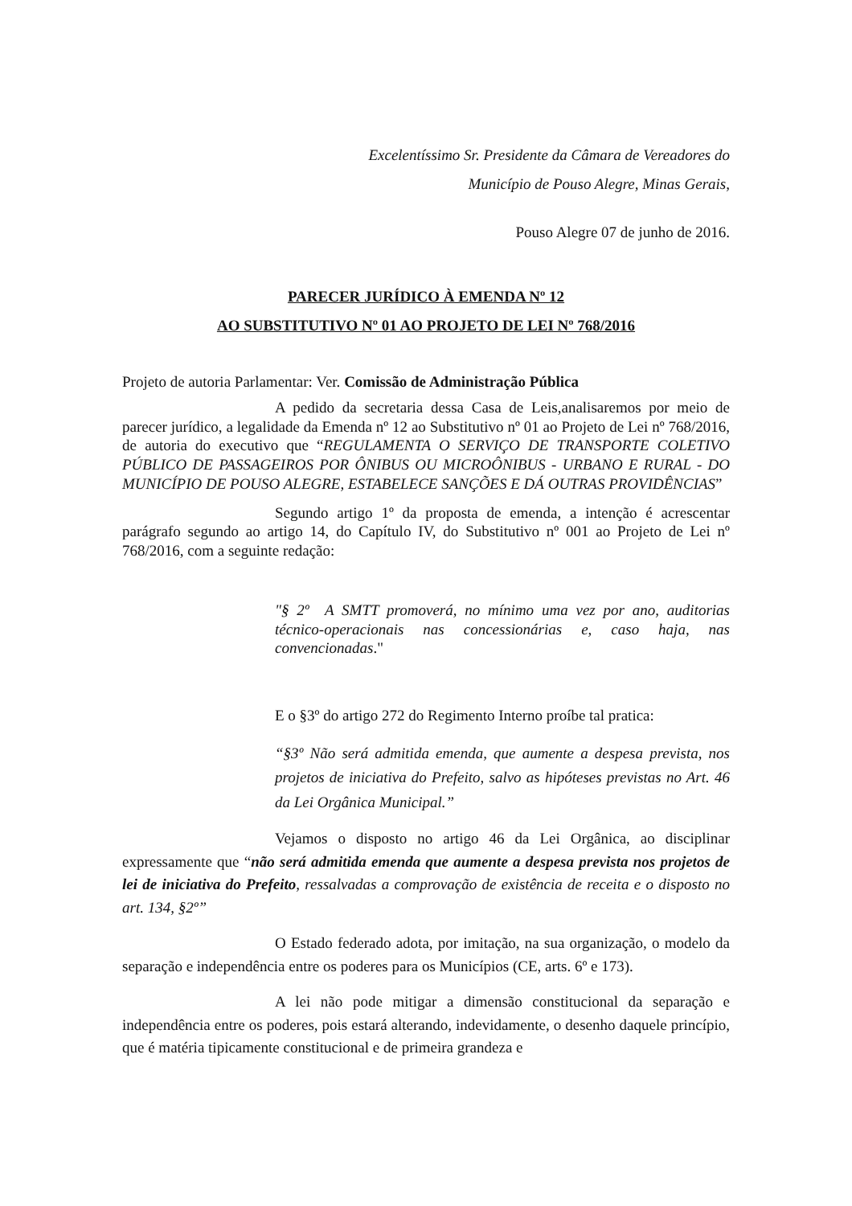Excelentíssimo Sr. Presidente da Câmara de Vereadores do
Município de Pouso Alegre, Minas Gerais,
Pouso Alegre 07 de junho de 2016.
PARECER JURÍDICO À EMENDA Nº 12
AO SUBSTITUTIVO Nº 01 AO PROJETO DE LEI Nº 768/2016
Projeto de autoria Parlamentar: Ver. Comissão de Administração Pública
A pedido da secretaria dessa Casa de Leis,analisaremos por meio de parecer jurídico, a legalidade da Emenda nº 12 ao Substitutivo nº 01 ao Projeto de Lei nº 768/2016, de autoria do executivo que “REGULAMENTA O SERVIÇO DE TRANSPORTE COLETIVO PÚBLICO DE PASSAGEIROS POR ÔNIBUS OU MICROÔNIBUS - URBANO E RURAL - DO MUNICÍPIO DE POUSO ALEGRE, ESTABELECE SANÇÕES E DÁ OUTRAS PROVIDÊNCIAS”
Segundo artigo 1º da proposta de emenda, a intenção é acrescentar parágrafo segundo ao artigo 14, do Capítulo IV, do Substitutivo nº 001 ao Projeto de Lei nº 768/2016, com a seguinte redação:
"§ 2º A SMTT promoverá, no mínimo uma vez por ano, auditorias técnico-operacionais nas concessionárias e, caso haja, nas convencionadas."
E o §3º do artigo 272 do Regimento Interno proíbe tal pratica:
“§3º Não será admitida emenda, que aumente a despesa prevista, nos projetos de iniciativa do Prefeito, salvo as hipóteses previstas no Art. 46 da Lei Orgânica Municipal.”
Vejamos o disposto no artigo 46 da Lei Orgânica, ao disciplinar expressamente que “não será admitida emenda que aumente a despesa prevista nos projetos de lei de iniciativa do Prefeito, ressalvadas a comprovação de existência de receita e o disposto no art. 134, §2º”
O Estado federado adota, por imitação, na sua organização, o modelo da separação e independência entre os poderes para os Municípios (CE, arts. 6º e 173).
A lei não pode mitigar a dimensão constitucional da separação e independência entre os poderes, pois estará alterando, indevidamente, o desenho daquele princípio, que é matéria tipicamente constitucional e de primeira grandeza e